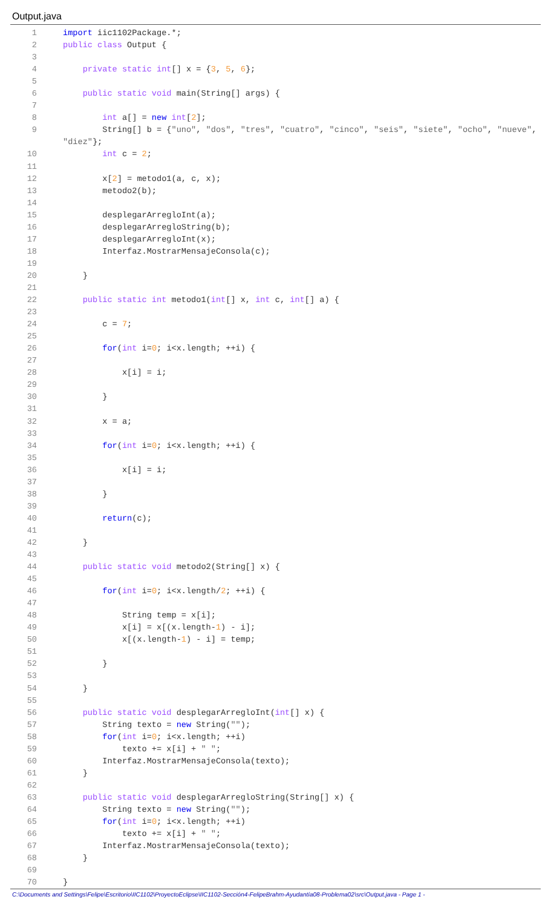Output.java
1 import iic1102Package.*;
2 public class Output {
3
4 private static int[] x = {3, 5, 6};
5
6 public static void main(String[] args) {
7
8 int a[] = new int[2];
9 String[] b = {"uno", "dos", "tres", "cuatro", "cinco", "seis", "siete", "ocho", "nueve", "diez"};
10 int c = 2;
11
12 x[2] = metodo1(a, c, x);
13 metodo2(b);
14
15 desplegarArregloInt(a);
16 desplegarArregloString(b);
17 desplegarArregloInt(x);
18 Interfaz.MostrarMensajeConsola(c);
19
20 }
21
22 public static int metodo1(int[] x, int c, int[] a) {
23
24 c = 7;
25
26 for(int i=0; i<x.length; ++i) {
27
28 x[i] = i;
29
30 }
31
32 x = a;
33
34 for(int i=0; i<x.length; ++i) {
35
36 x[i] = i;
37
38 }
39
40 return(c);
41
42 }
43
44 public static void metodo2(String[] x) {
45
46 for(int i=0; i<x.length/2; ++i) {
47
48 String temp = x[i];
49 x[i] = x[(x.length-1) - i];
50 x[(x.length-1) - i] = temp;
51
52 }
53
54 }
55
56 public static void desplegarArregloInt(int[] x) {
57 String texto = new String("");
58 for(int i=0; i<x.length; ++i)
59 texto += x[i] + " ";
60 Interfaz.MostrarMensajeConsola(texto);
61 }
62
63 public static void desplegarArregloString(String[] x) {
64 String texto = new String("");
65 for(int i=0; i<x.length; ++i)
66 texto += x[i] + " ";
67 Interfaz.MostrarMensajeConsola(texto);
68 }
69
70 }
C:\Documents and Settings\Felipe\Escritorio\IIC1102\ProyectoEclipse\IIC1102-Sección4-FelipeBrahm-Ayudantía08-Problema02\src\Output.java - Page 1 -